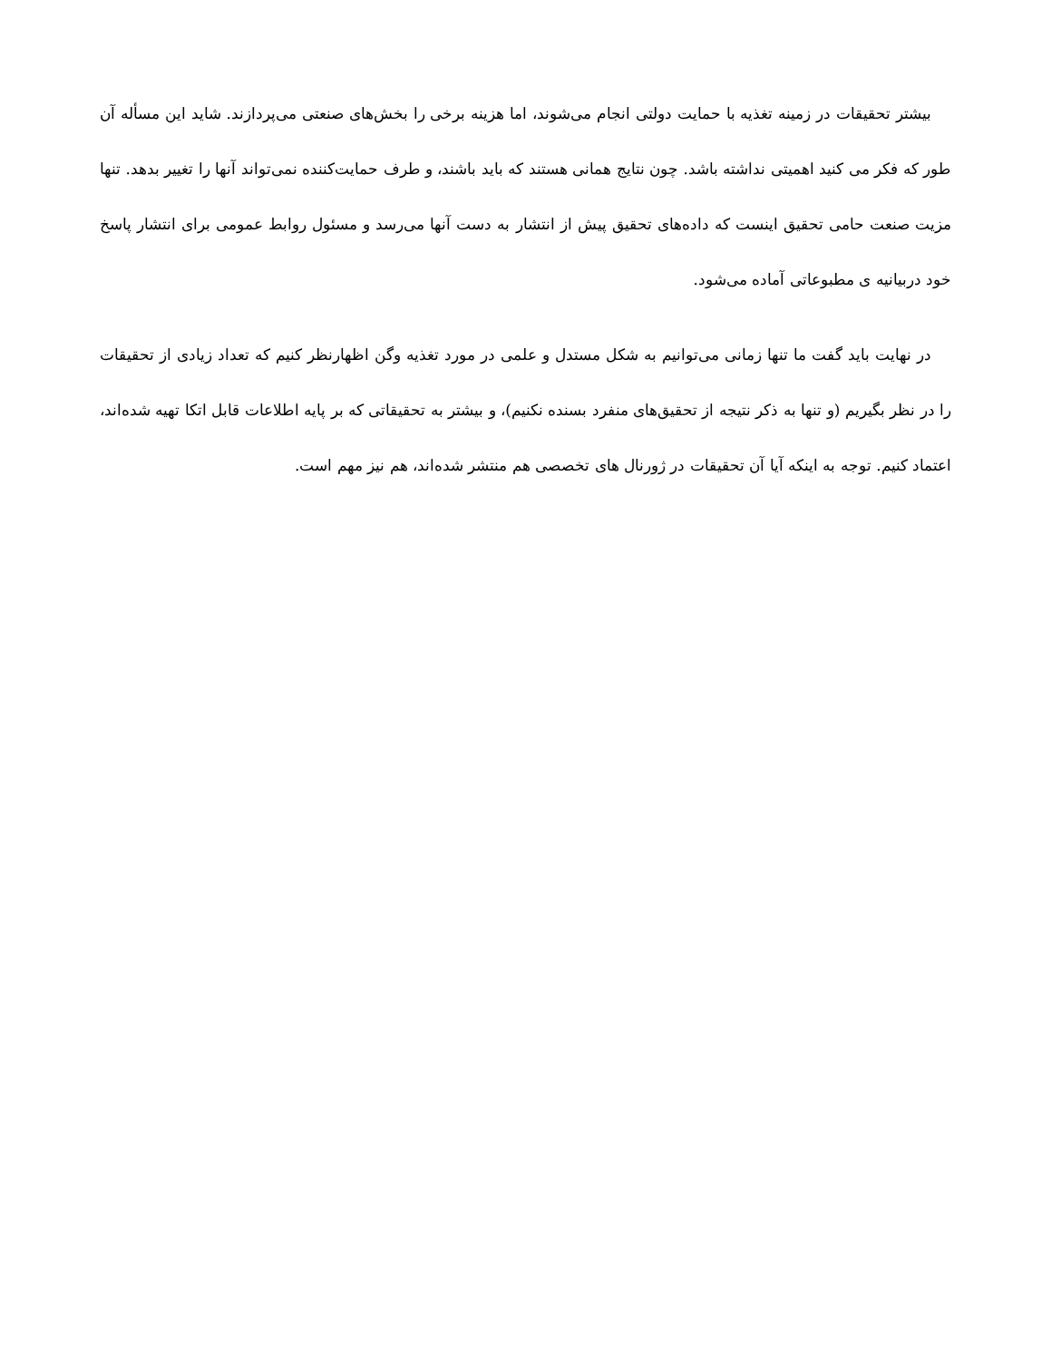بیشتر تحقیقات در زمینه تغذیه با حمایت دولتی انجام می‌شوند، اما هزینه برخی را بخش‌های صنعتی می‌پردازند. شاید این مسأله آن طور که فکر می کنید اهمیتی نداشته باشد. چون نتایج همانی هستند که باید باشند، و طرف حمایت‌کننده نمی‌تواند آنها را تغییر بدهد. تنها مزیت صنعت حامی تحقیق اینست که داده‌های تحقیق پیش از انتشار به دست آنها می‌رسد و مسئول روابط عمومی برای انتشار پاسخ خود دربیانیه ی مطبوعاتی آماده می‌شود.
در نهایت باید گفت ما تنها زمانی می‌توانیم به شکل مستدل و علمی در مورد تغذیه وگن اظهارنظر کنیم که تعداد زیادی از تحقیقات را در نظر بگیریم (و تنها به ذکر نتیجه از تحقیق‌های منفرد بسنده نکنیم)، و بیشتر به تحقیقاتی که بر پایه اطلاعات قابل اتکا تهیه شده‌اند، اعتماد کنیم. توجه به اینکه آیا آن تحقیقات در ژورنال های تخصصی هم منتشر شده‌اند، هم نیز مهم است.